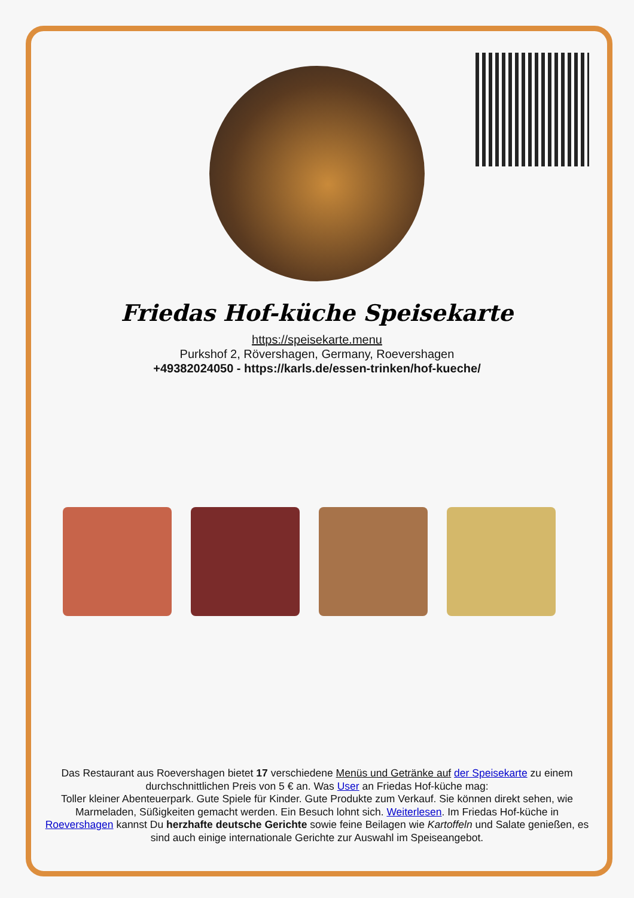Friedas Hof-küche Speisekarte
https://speisekarte.menu
Purkshof 2, Rövershagen, Germany, Roevershagen
+49382024050 - https://karls.de/essen-trinken/hof-kueche/
Das Restaurant aus Roevershagen bietet 17 verschiedene Menüs und Getränke auf der Speisekarte zu einem durchschnittlichen Preis von 5 € an. Was User an Friedas Hof-küche mag:
Toller kleiner Abenteuerpark. Gute Spiele für Kinder. Gute Produkte zum Verkauf. Sie können direkt sehen, wie Marmeladen, Süßigkeiten gemacht werden. Ein Besuch lohnt sich. Weiterlesen. Im Friedas Hof-küche in Roevershagen kannst Du herzhafte deutsche Gerichte sowie feine Beilagen wie Kartoffeln und Salate genießen, es sind auch einige internationale Gerichte zur Auswahl im Speiseangebot.